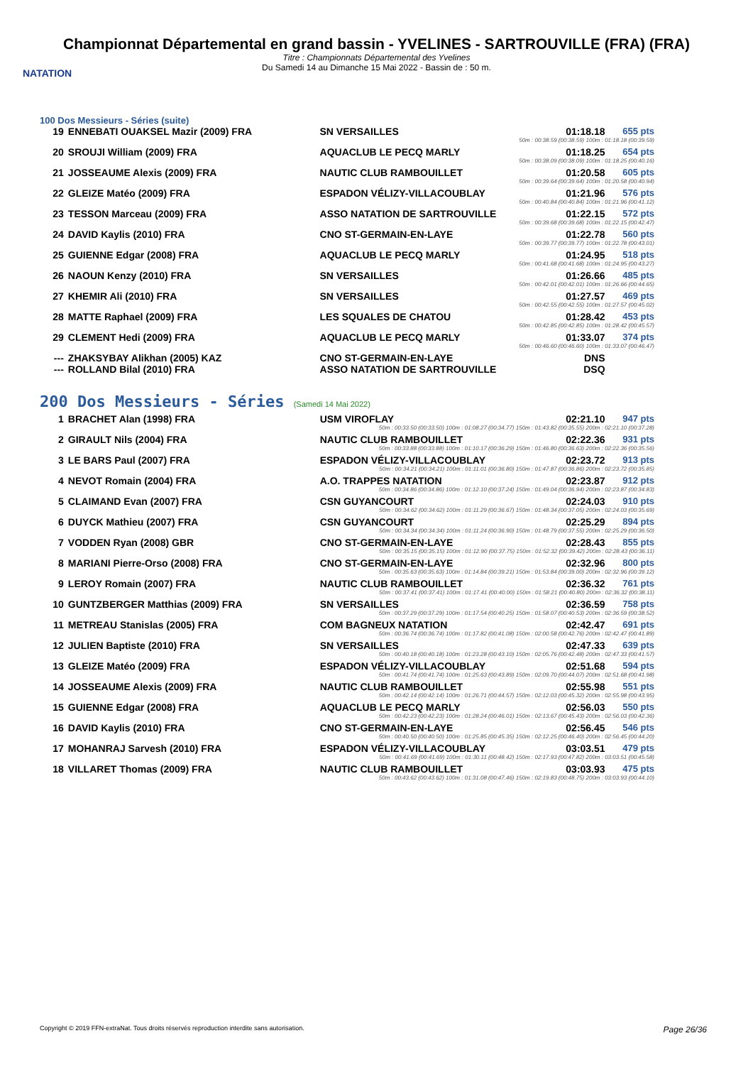NATATION
Championnat Départemental en grand bassin - YVELINES - SARTROUVILLE (FRA) (FRA)
Titre : Championnats Départemental des Yvelines
Du Samedi 14 au Dimanche 15 Mai 2022 - Bassin de : 50 m.
100 Dos Messieurs - Séries (suite)
| 19 | ENNEBATI OUAKSEL Mazir (2009) FRA | SN VERSAILLES | 01:18.18 | 655 pts |
| 50m : 00:38.59 (00:38.59) 100m : 01:18.18 (00:39.59) | | | | |
| 20 | SROUJI William (2009) FRA | AQUACLUB LE PECQ MARLY | 01:18.25 | 654 pts |
| 50m : 00:38.09 (00:38.09) 100m : 01:18.25 (00:40.16) | | | | |
| 21 | JOSSEAUME Alexis (2009) FRA | NAUTIC CLUB RAMBOUILLET | 01:20.58 | 605 pts |
| 50m : 00:39.64 (00:39.64) 100m : 01:20.58 (00:40.94) | | | | |
| 22 | GLEIZE Matéo (2009) FRA | ESPADON VÉLIZY-VILLACOUBLAY | 01:21.96 | 576 pts |
| 50m : 00:40.84 (00:40.84) 100m : 01:21.96 (00:41.12) | | | | |
| 23 | TESSON Marceau (2009) FRA | ASSO NATATION DE SARTROUVILLE | 01:22.15 | 572 pts |
| 50m : 00:39.68 (00:39.68) 100m : 01:22.15 (00:42.47) | | | | |
| 24 | DAVID Kaylis (2010) FRA | CNO ST-GERMAIN-EN-LAYE | 01:22.78 | 560 pts |
| 50m : 00:39.77 (00:39.77) 100m : 01:22.78 (00:43.01) | | | | |
| 25 | GUIENNE Edgar (2008) FRA | AQUACLUB LE PECQ MARLY | 01:24.95 | 518 pts |
| 50m : 00:41.68 (00:41.68) 100m : 01:24.95 (00:43.27) | | | | |
| 26 | NAOUN Kenzy (2010) FRA | SN VERSAILLES | 01:26.66 | 485 pts |
| 50m : 00:42.01 (00:42.01) 100m : 01:26.66 (00:44.65) | | | | |
| 27 | KHEMIR Ali (2010) FRA | SN VERSAILLES | 01:27.57 | 469 pts |
| 50m : 00:42.55 (00:42.55) 100m : 01:27.57 (00:45.02) | | | | |
| 28 | MATTE Raphael (2009) FRA | LES SQUALES DE CHATOU | 01:28.42 | 453 pts |
| 50m : 00:42.85 (00:42.85) 100m : 01:28.42 (00:45.57) | | | | |
| 29 | CLEMENT Hedi (2009) FRA | AQUACLUB LE PECQ MARLY | 01:33.07 | 374 pts |
| 50m : 00:46.60 (00:46.60) 100m : 01:33.07 (00:46.47) | | | | |
| --- | ZHAKSYBAY Alikhan (2005) KAZ | CNO ST-GERMAIN-EN-LAYE | DNS | |
| --- | ROLLAND Bilal (2010) FRA | ASSO NATATION DE SARTROUVILLE | DSQ | |
200 Dos Messieurs - Séries (Samedi 14 Mai 2022)
| 1 | BRACHET Alan (1998) FRA | USM VIROFLAY | 02:21.10 | 947 pts |
| 50m : 00:33.50 (00:33.50) 100m : 01:08.27 (00:34.77) 150m : 01:43.82 (00:35.55) 200m : 02:21.10 (00:37.28) | | | | |
| 2 | GIRAULT Nils (2004) FRA | NAUTIC CLUB RAMBOUILLET | 02:22.36 | 931 pts |
| 50m : 00:33.88 (00:33.88) 100m : 01:10.17 (00:36.29) 150m : 01:46.80 (00:36.63) 200m : 02:22.36 (00:35.56) | | | | |
| 3 | LE BARS Paul (2007) FRA | ESPADON VÉLIZY-VILLACOUBLAY | 02:23.72 | 913 pts |
| 50m : 00:34.21 (00:34.21) 100m : 01:11.01 (00:36.80) 150m : 01:47.87 (00:36.86) 200m : 02:23.72 (00:35.85) | | | | |
| 4 | NEVOT Romain (2004) FRA | A.O. TRAPPES NATATION | 02:23.87 | 912 pts |
| 50m : 00:34.86 (00:34.86) 100m : 01:12.10 (00:37.24) 150m : 01:49.04 (00:36.94) 200m : 02:23.87 (00:34.83) | | | | |
| 5 | CLAIMAND Evan (2007) FRA | CSN GUYANCOURT | 02:24.03 | 910 pts |
| 50m : 00:34.62 (00:34.62) 100m : 01:11.29 (00:36.67) 150m : 01:48.34 (00:37.05) 200m : 02:24.03 (00:35.69) | | | | |
| 6 | DUYCK Mathieu (2007) FRA | CSN GUYANCOURT | 02:25.29 | 894 pts |
| 50m : 00:34.34 (00:34.34) 100m : 01:11.24 (00:36.90) 150m : 01:48.79 (00:37.55) 200m : 02:25.29 (00:36.50) | | | | |
| 7 | VODDEN Ryan (2008) GBR | CNO ST-GERMAIN-EN-LAYE | 02:28.43 | 855 pts |
| 50m : 00:35.15 (00:35.15) 100m : 01:12.90 (00:37.75) 150m : 01:52.32 (00:39.42) 200m : 02:28.43 (00:36.11) | | | | |
| 8 | MARIANI Pierre-Orso (2008) FRA | CNO ST-GERMAIN-EN-LAYE | 02:32.96 | 800 pts |
| 50m : 00:35.63 (00:35.63) 100m : 01:14.84 (00:39.21) 150m : 01:53.84 (00:39.00) 200m : 02:32.96 (00:39.12) | | | | |
| 9 | LEROY Romain (2007) FRA | NAUTIC CLUB RAMBOUILLET | 02:36.32 | 761 pts |
| 50m : 00:37.41 (00:37.41) 100m : 01:17.41 (00:40.00) 150m : 01:58.21 (00:40.80) 200m : 02:36.32 (00:38.11) | | | | |
| 10 | GUNTZBERGER Matthias (2009) FRA | SN VERSAILLES | 02:36.59 | 758 pts |
| 50m : 00:37.29 (00:37.29) 100m : 01:17.54 (00:40.25) 150m : 01:58.07 (00:40.53) 200m : 02:36.59 (00:38.52) | | | | |
| 11 | METREAU Stanislas (2005) FRA | COM BAGNEUX NATATION | 02:42.47 | 691 pts |
| 50m : 00:36.74 (00:36.74) 100m : 01:17.82 (00:41.08) 150m : 02:00.58 (00:42.76) 200m : 02:42.47 (00:41.89) | | | | |
| 12 | JULIEN Baptiste (2010) FRA | SN VERSAILLES | 02:47.33 | 639 pts |
| 50m : 00:40.18 (00:40.18) 100m : 01:23.28 (00:43.10) 150m : 02:05.76 (00:42.48) 200m : 02:47.33 (00:41.57) | | | | |
| 13 | GLEIZE Matéo (2009) FRA | ESPADON VÉLIZY-VILLACOUBLAY | 02:51.68 | 594 pts |
| 50m : 00:41.74 (00:41.74) 100m : 01:25.63 (00:43.89) 150m : 02:09.70 (00:44.07) 200m : 02:51.68 (00:41.98) | | | | |
| 14 | JOSSEAUME Alexis (2009) FRA | NAUTIC CLUB RAMBOUILLET | 02:55.98 | 551 pts |
| 50m : 00:42.14 (00:42.14) 100m : 01:26.71 (00:44.57) 150m : 02:12.03 (00:45.32) 200m : 02:55.98 (00:43.95) | | | | |
| 15 | GUIENNE Edgar (2008) FRA | AQUACLUB LE PECQ MARLY | 02:56.03 | 550 pts |
| 50m : 00:42.23 (00:42.23) 100m : 01:28.24 (00:46.01) 150m : 02:13.67 (00:45.43) 200m : 02:56.03 (00:42.36) | | | | |
| 16 | DAVID Kaylis (2010) FRA | CNO ST-GERMAIN-EN-LAYE | 02:56.45 | 546 pts |
| 50m : 00:40.50 (00:40.50) 100m : 01:25.85 (00:45.35) 150m : 02:12.25 (00:46.40) 200m : 02:56.45 (00:44.20) | | | | |
| 17 | MOHANRAJ Sarvesh (2010) FRA | ESPADON VÉLIZY-VILLACOUBLAY | 03:03.51 | 479 pts |
| 50m : 00:41.69 (00:41.69) 100m : 01:30.11 (00:48.42) 150m : 02:17.93 (00:47.82) 200m : 03:03.51 (00:45.58) | | | | |
| 18 | VILLARET Thomas (2009) FRA | NAUTIC CLUB RAMBOUILLET | 03:03.93 | 475 pts |
| 50m : 00:43.62 (00:43.62) 100m : 01:31.08 (00:47.46) 150m : 02:19.83 (00:48.75) 200m : 03:03.93 (00:44.10) | | | | |
Copyright © 2019 FFN-extraNat. Tous droits réservés reproduction interdite sans autorisation. Page 26/36